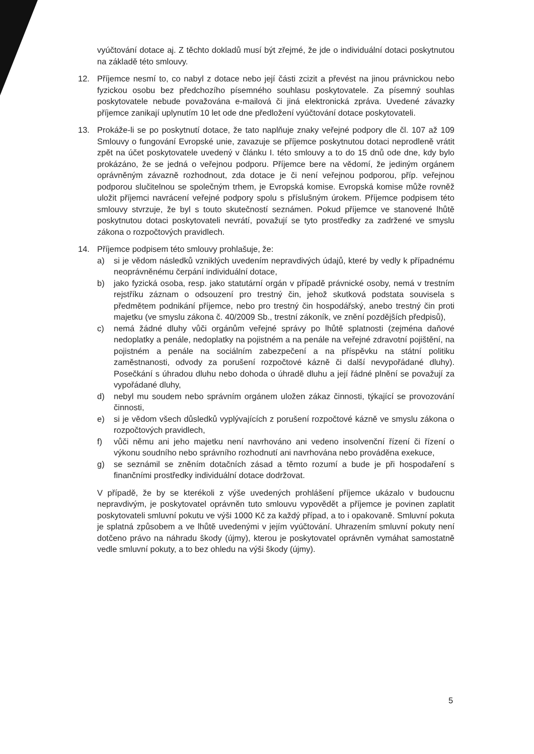vyúčtování dotace aj. Z těchto dokladů musí být zřejmé, že jde o individuální dotaci poskytnutou na základě této smlouvy.
12. Příjemce nesmí to, co nabyl z dotace nebo její části zcizit a převést na jinou právnickou nebo fyzickou osobu bez předchozího písemného souhlasu poskytovatele. Za písemný souhlas poskytovatele nebude považována e-mailová či jiná elektronická zpráva. Uvedené závazky příjemce zanikají uplynutím 10 let ode dne předložení vyúčtování dotace poskytovateli.
13. Prokáže-li se po poskytnutí dotace, že tato naplňuje znaky veřejné podpory dle čl. 107 až 109 Smlouvy o fungování Evropské unie, zavazuje se příjemce poskytnutou dotaci neprodleně vrátit zpět na účet poskytovatele uvedený v článku I. této smlouvy a to do 15 dnů ode dne, kdy bylo prokázáno, že se jedná o veřejnou podporu. Příjemce bere na vědomí, že jediným orgánem oprávněným závazně rozhodnout, zda dotace je či není veřejnou podporou, příp. veřejnou podporou slučitelnou se společným trhem, je Evropská komise. Evropská komise může rovněž uložit příjemci navrácení veřejné podpory spolu s příslušným úrokem. Příjemce podpisem této smlouvy stvrzuje, že byl s touto skutečností seznámen. Pokud příjemce ve stanovené lhůtě poskytnutou dotaci poskytovateli nevrátí, považují se tyto prostředky za zadržené ve smyslu zákona o rozpočtových pravidlech.
14. Příjemce podpisem této smlouvy prohlašuje, že:
a) si je vědom následků vzniklých uvedením nepravdivých údajů, které by vedly k případnému neoprávněnému čerpání individuální dotace,
b) jako fyzická osoba, resp. jako statutární orgán v případě právnické osoby, nemá v trestním rejstříku záznam o odsouzení pro trestný čin, jehož skutková podstata souvisela s předmětem podnikání příjemce, nebo pro trestný čin hospodářský, anebo trestný čin proti majetku (ve smyslu zákona č. 40/2009 Sb., trestní zákoník, ve znění pozdějších předpisů),
c) nemá žádné dluhy vůči orgánům veřejné správy po lhůtě splatnosti (zejména daňové nedoplatky a penále, nedoplatky na pojistném a na penále na veřejné zdravotní pojištění, na pojistném a penále na sociálním zabezpečení a na příspěvku na státní politiku zaměstnanosti, odvody za porušení rozpočtové kázně či další nevypořádané dluhy). Posečkání s úhradou dluhu nebo dohoda o úhradě dluhu a její řádné plnění se považují za vypořádané dluhy,
d) nebyl mu soudem nebo správním orgánem uložen zákaz činnosti, týkající se provozování činnosti,
e) si je vědom všech důsledků vyplývajících z porušení rozpočtové kázně ve smyslu zákona o rozpočtových pravidlech,
f) vůči němu ani jeho majetku není navrhováno ani vedeno insolvenční řízení či řízení o výkonu soudního nebo správního rozhodnutí ani navrhována nebo prováděna exekuce,
g) se seznámil se zněním dotačních zásad a těmto rozumí a bude je při hospodaření s finančními prostředky individuální dotace dodržovat.
V případě, že by se kterékoli z výše uvedených prohlášení příjemce ukázalo v budoucnu nepravdivým, je poskytovatel oprávněn tuto smlouvu vypovědět a příjemce je povinen zaplatit poskytovateli smluvní pokutu ve výši 1000 Kč za každý případ, a to i opakovaně. Smluvní pokuta je splatná způsobem a ve lhůtě uvedenými v jejím vyúčtování. Uhrazením smluvní pokuty není dotčeno právo na náhradu škody (újmy), kterou je poskytovatel oprávněn vymáhat samostatně vedle smluvní pokuty, a to bez ohledu na výši škody (újmy).
5